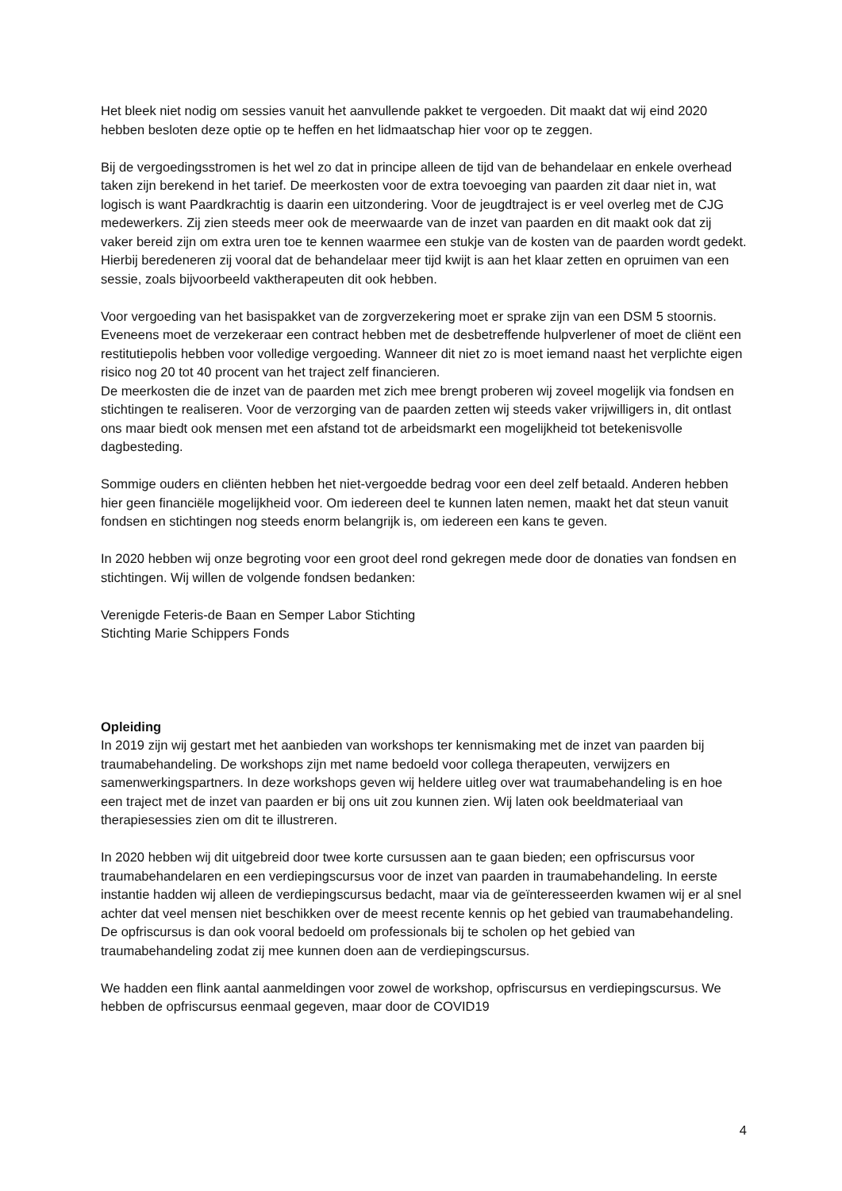Het bleek niet nodig om sessies vanuit het aanvullende pakket te vergoeden. Dit maakt dat wij eind 2020 hebben besloten deze optie op te heffen en het lidmaatschap hier voor op te zeggen.
Bij de vergoedingsstromen is het wel zo dat in principe alleen de tijd van de behandelaar en enkele overhead taken zijn berekend in het tarief. De meerkosten voor de extra toevoeging van paarden zit daar niet in, wat logisch is want Paardkrachtig is daarin een uitzondering. Voor de jeugdtraject is er veel overleg met de CJG medewerkers. Zij zien steeds meer ook de meerwaarde van de inzet van paarden en dit maakt ook dat zij vaker bereid zijn om extra uren toe te kennen waarmee een stukje van de kosten van de paarden wordt gedekt. Hierbij beredeneren zij vooral dat de behandelaar meer tijd kwijt is aan het klaar zetten en opruimen van een sessie, zoals bijvoorbeeld vaktherapeuten dit ook hebben.
Voor vergoeding van het basispakket van de zorgverzekering moet er sprake zijn van een DSM 5 stoornis. Eveneens moet de verzekeraar een contract hebben met de desbetreffende hulpverlener of moet de cliënt een restitutiepolis hebben voor volledige vergoeding. Wanneer dit niet zo is moet iemand naast het verplichte eigen risico nog 20 tot 40 procent van het traject zelf financieren.
De meerkosten die de inzet van de paarden met zich mee brengt proberen wij zoveel mogelijk via fondsen en stichtingen te realiseren. Voor de verzorging van de paarden zetten wij steeds vaker vrijwilligers in, dit ontlast ons maar biedt ook mensen met een afstand tot de arbeidsmarkt een mogelijkheid tot betekenisvolle dagbesteding.
Sommige ouders en cliënten hebben het niet-vergoedde bedrag voor een deel zelf betaald. Anderen hebben hier geen financiële mogelijkheid voor. Om iedereen deel te kunnen laten nemen, maakt het dat steun vanuit fondsen en stichtingen nog steeds enorm belangrijk is, om iedereen een kans te geven.
In 2020 hebben wij onze begroting voor een groot deel rond gekregen mede door de donaties van fondsen en stichtingen. Wij willen de volgende fondsen bedanken:
Verenigde Feteris-de Baan en Semper Labor Stichting
Stichting Marie Schippers Fonds
Opleiding
In 2019 zijn wij gestart met het aanbieden van workshops ter kennismaking met de inzet van paarden bij traumabehandeling. De workshops zijn met name bedoeld voor collega therapeuten, verwijzers en samenwerkingspartners. In deze workshops geven wij heldere uitleg over wat traumabehandeling is en hoe een traject met de inzet van paarden er bij ons uit zou kunnen zien. Wij laten ook beeldmateriaal van therapiesessies zien om dit te illustreren.
In 2020 hebben wij dit uitgebreid door twee korte cursussen aan te gaan bieden; een opfriscursus voor traumabehandelaren en een verdiepingscursus voor de inzet van paarden in traumabehandeling. In eerste instantie hadden wij alleen de verdiepingscursus bedacht, maar via de geïnteresseerden kwamen wij er al snel achter dat veel mensen niet beschikken over de meest recente kennis op het gebied van traumabehandeling. De opfriscursus is dan ook vooral bedoeld om professionals bij te scholen op het gebied van traumabehandeling zodat zij mee kunnen doen aan de verdiepingscursus.
We hadden een flink aantal aanmeldingen voor zowel de workshop, opfriscursus en verdiepingscursus. We hebben de opfriscursus eenmaal gegeven, maar door de COVID19
4